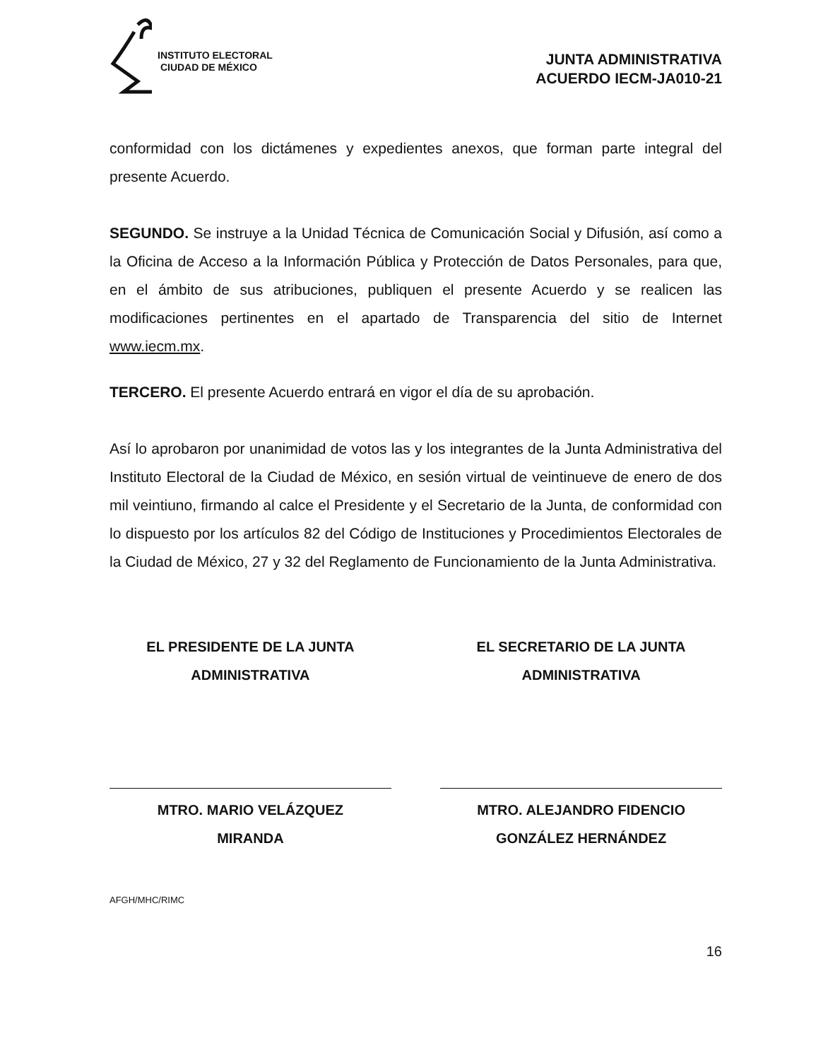INSTITUTO ELECTORAL
CIUDAD DE MÉXICO
JUNTA ADMINISTRATIVA
ACUERDO IECM-JA010-21
conformidad con los dictámenes y expedientes anexos, que forman parte integral del presente Acuerdo.
SEGUNDO. Se instruye a la Unidad Técnica de Comunicación Social y Difusión, así como a la Oficina de Acceso a la Información Pública y Protección de Datos Personales, para que, en el ámbito de sus atribuciones, publiquen el presente Acuerdo y se realicen las modificaciones pertinentes en el apartado de Transparencia del sitio de Internet www.iecm.mx.
TERCERO. El presente Acuerdo entrará en vigor el día de su aprobación.
Así lo aprobaron por unanimidad de votos las y los integrantes de la Junta Administrativa del Instituto Electoral de la Ciudad de México, en sesión virtual de veintinueve de enero de dos mil veintiuno, firmando al calce el Presidente y el Secretario de la Junta, de conformidad con lo dispuesto por los artículos 82 del Código de Instituciones y Procedimientos Electorales de la Ciudad de México, 27 y 32 del Reglamento de Funcionamiento de la Junta Administrativa.
EL PRESIDENTE DE LA JUNTA
ADMINISTRATIVA
MTRO. MARIO VELÁZQUEZ
MIRANDA
EL SECRETARIO DE LA JUNTA
ADMINISTRATIVA
MTRO. ALEJANDRO FIDENCIO
GONZÁLEZ HERNÁNDEZ
AFGH/MHC/RIMC
16